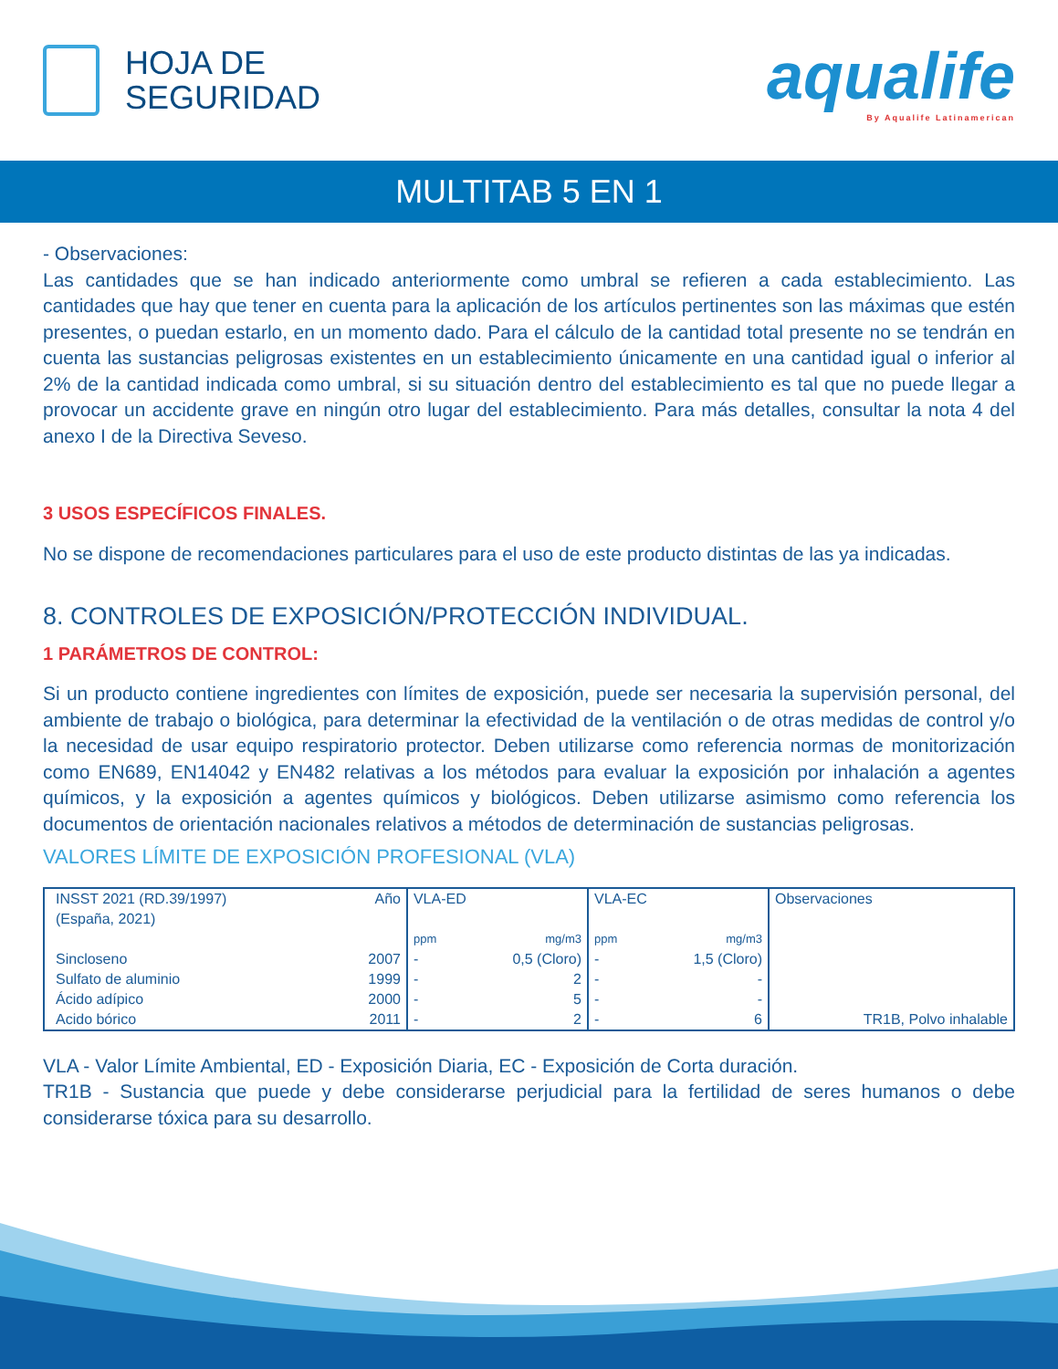HOJA DE
SEGURIDAD
aqualife
By Aqualife Latinamerican
MULTITAB 5 EN 1
- Observaciones:
Las cantidades que se han indicado anteriormente como umbral se refieren a cada establecimiento. Las cantidades que hay que tener en cuenta para la aplicación de los artículos pertinentes son las máximas que estén presentes, o puedan estarlo, en un momento dado. Para el cálculo de la cantidad total presente no se tendrán en cuenta las sustancias peligrosas existentes en un establecimiento únicamente en una cantidad igual o inferior al 2% de la cantidad indicada como umbral, si su situación dentro del establecimiento es tal que no puede llegar a provocar un accidente grave en ningún otro lugar del establecimiento. Para más detalles, consultar la nota 4 del anexo I de la Directiva Seveso.
3 USOS ESPECÍFICOS FINALES.
No se dispone de recomendaciones particulares para el uso de este producto distintas de las ya indicadas.
8. CONTROLES DE EXPOSICIÓN/PROTECCIÓN INDIVIDUAL.
1 PARÁMETROS DE CONTROL:
Si un producto contiene ingredientes con límites de exposición, puede ser necesaria la supervisión personal, del ambiente de trabajo o biológica, para determinar la efectividad de la ventilación o de otras medidas de control y/o la necesidad de usar equipo respiratorio protector. Deben utilizarse como referencia normas de monitorización como EN689, EN14042 y EN482 relativas a los métodos para evaluar la exposición por inhalación a agentes químicos, y la exposición a agentes químicos y biológicos. Deben utilizarse asimismo como referencia los documentos de orientación nacionales relativos a métodos de determinación de sustancias peligrosas.
VALORES LÍMITE DE EXPOSICIÓN PROFESIONAL (VLA)
| INSST 2021 (RD.39/1997) (España, 2021) | Año | VLA-ED | | VLA-EC | | Observaciones |
| | | ppm | mg/m3 | ppm | mg/m3 | |
| Sincloseno | 2007 | - | 0,5 (Cloro) | - | 1,5 (Cloro) | |
| Sulfato de aluminio | 1999 | - | 2 | - | - | |
| Ácido adípico | 2000 | - | 5 | - | - | |
| Acido bórico | 2011 | - | 2 | - | 6 | TR1B, Polvo inhalable |
VLA - Valor Límite Ambiental, ED - Exposición Diaria, EC - Exposición de Corta duración.
TR1B - Sustancia que puede y debe considerarse perjudicial para la fertilidad de seres humanos o debe considerarse tóxica para su desarrollo.